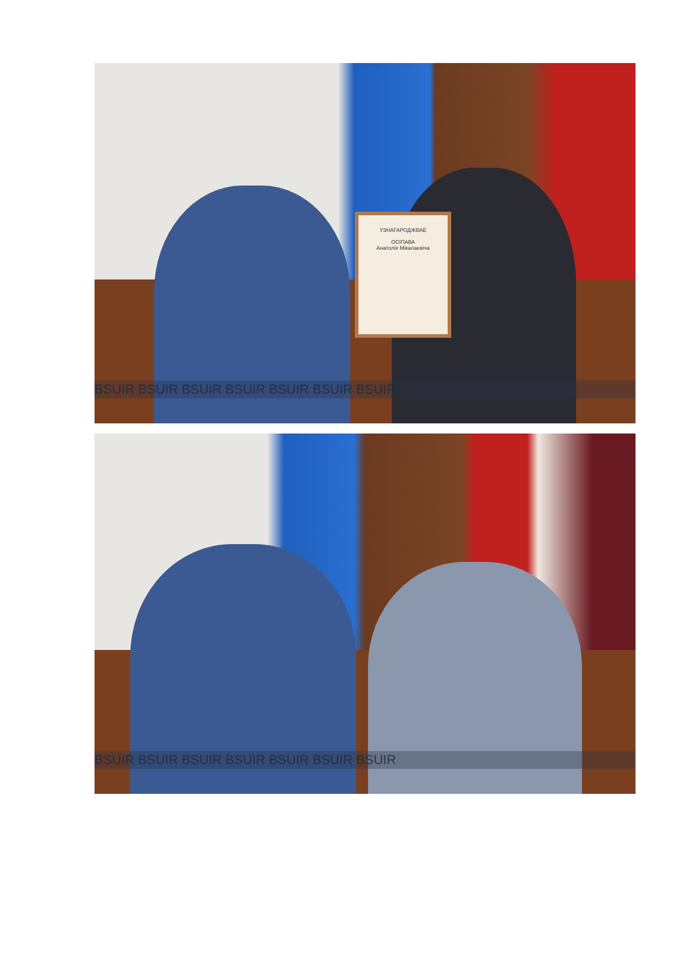УЗНАГАРОДЖВАЕ
ОСІПАВА
Анатолія Мікалаевіча
BSUIR BSUIR BSUIR BSUIR BSUIR BSUIR BSUIR
BSUIR BSUIR BSUIR BSUIR BSUIR BSUIR BSUIR